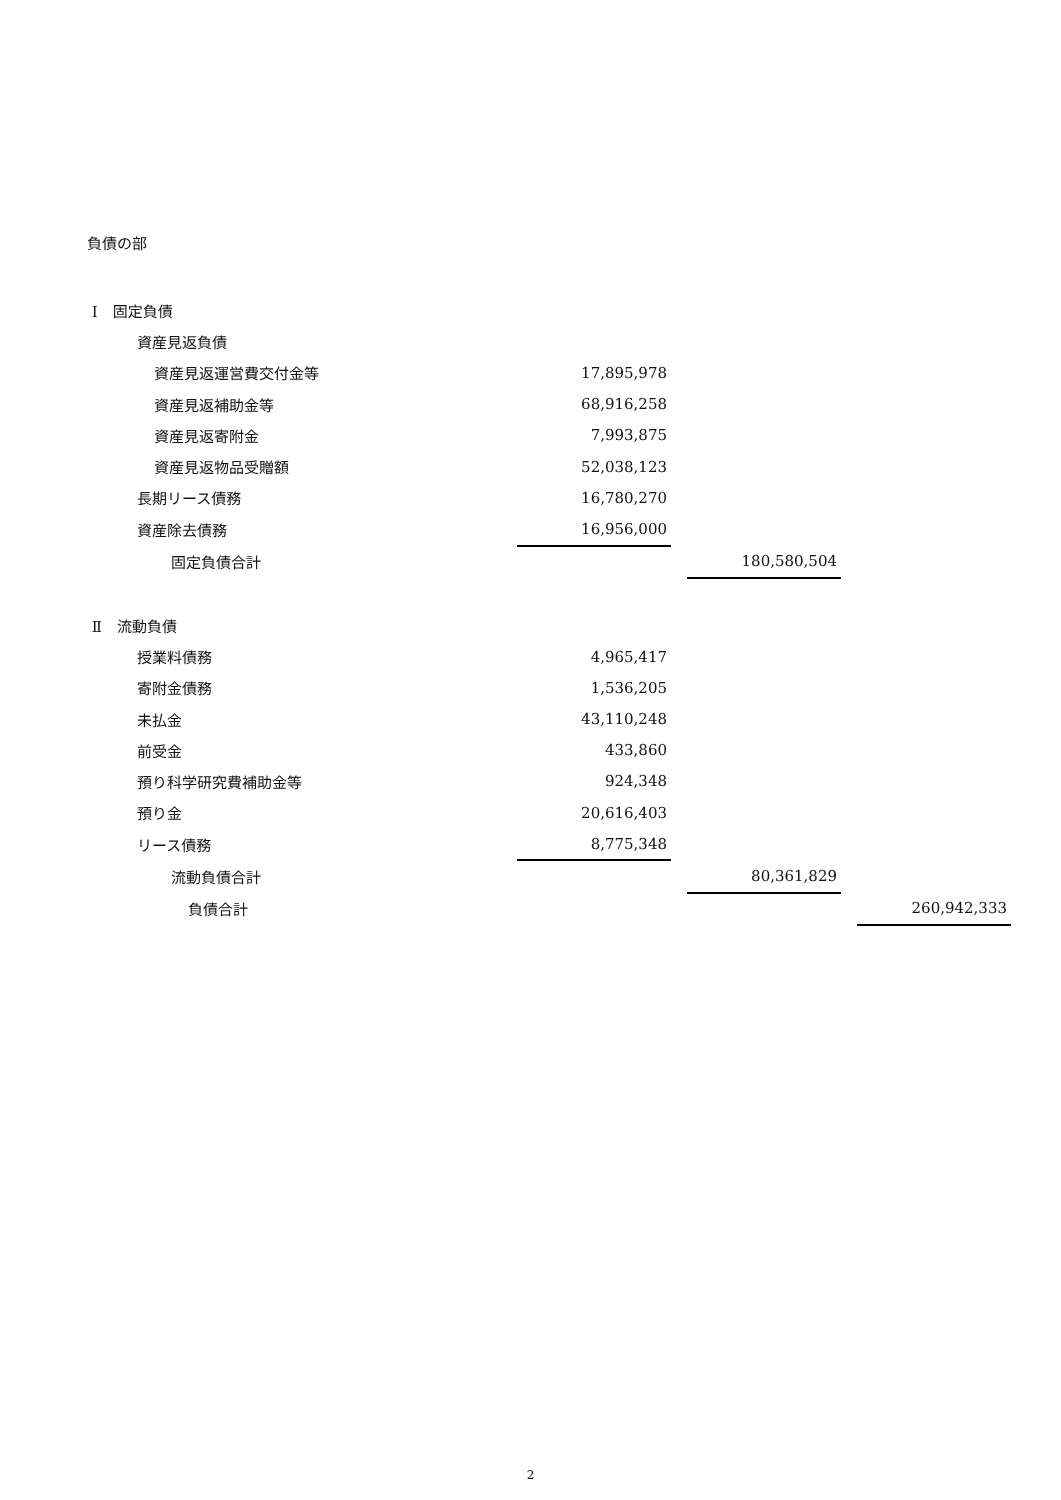負債の部
| Ⅰ 固定負債 | | | | | |
| 資産見返負債 | | | | | |
| 資産見返運営費交付金等 | 17,895,978 | | | | |
| 資産見返補助金等 | 68,916,258 | | | | |
| 資産見返寄附金 | 7,993,875 | | | | |
| 資産見返物品受贈額 | 52,038,123 | | | | |
| 長期リース債務 | 16,780,270 | | | | |
| 資産除去債務 | 16,956,000 | | | | |
| 固定負債合計 | | | 180,580,504 | | |
| Ⅱ 流動負債 | | | | | |
| 授業料債務 | 4,965,417 | | | | |
| 寄附金債務 | 1,536,205 | | | | |
| 未払金 | 43,110,248 | | | | |
| 前受金 | 433,860 | | | | |
| 預り科学研究費補助金等 | 924,348 | | | | |
| 預り金 | 20,616,403 | | | | |
| リース債務 | 8,775,348 | | | | |
| 流動負債合計 | | | 80,361,829 | | |
| 負債合計 | | | | | 260,942,333 |
2